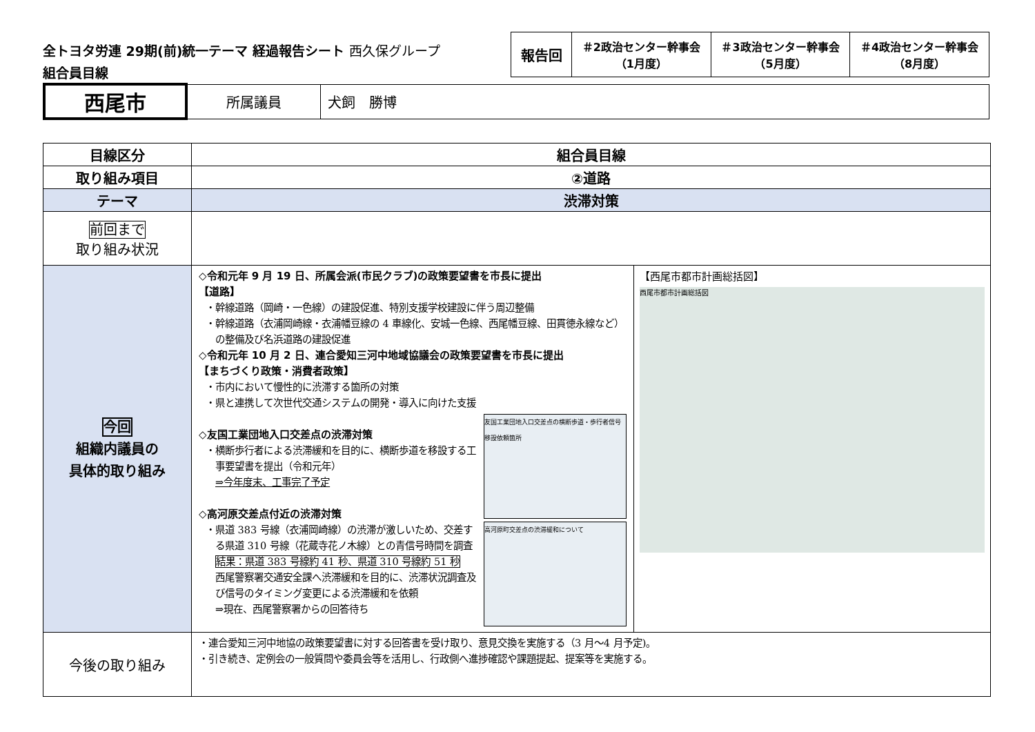全トヨタ労連 29期(前)統一テーマ 経過報告シート 西久保グループ
組合員目線
| 報告回 | ＃2政治センター幹事会 （1月度） | ＃3政治センター幹事会 （5月度） | ＃4政治センター幹事会 （8月度） |
| 西尾市 | 所属議員 | 犬飼 勝博 |
| 目線区分 | 組合員目線 | |
| 取り組み項目 | ②道路 | |
| テーマ | 渋滞対策 | |
| 前回まで 取り組み状況 | | |
| 今回 組織内議員の 具体的取り組み | ◇令和元年 9 月 19 日、所属会派(市民クラブ)の政策要望書を市長に提出 【道路】 ・幹線道路（岡崎・一色線）の建設促進、特別支援学校建設に伴う周辺整備 ・幹線道路（衣浦岡崎線・衣浦幡豆線の 4 車線化、安城一色線、西尾幡豆線、田貫徳永線など）の整備及び名浜道路の建設促進 ◇令和元年 10 月 2 日、連合愛知三河中地域協議会の政策要望書を市長に提出 【まちづくり政策・消費者政策】 ・市内において慢性的に渋滞する箇所の対策 ・県と連携して次世代交通システムの開発・導入に向けた支援 ◇友国工業団地入口交差点の渋滞対策 ・横断歩行者による渋滞緩和を目的に、横断歩道を移設する工事要望書を提出（令和元年） ⇒今年度末、工事完了予定 ◇高河原交差点付近の渋滞対策 ・県道 383 号線（衣浦岡崎線）の渋滞が激しいため、交差する県道 310 号線（花蔵寺花ノ木線）との青信号時間を調査 結果：県道 383 号線約 41 秒、県道 310 号線約 51 秒 西尾警察署交通安全課へ渋滞緩和を目的に、渋滞状況調査及び信号のタイミング変更による渋滞緩和を依頼 ⇒現在、西尾警察署からの回答待ち 友国工業団地入口交差点の横断歩道・歩行者信号移設依頼箇所 高河原町交差点の渋滞緩和について | 【西尾市都市計画総括図】 西尾市都市計画総括図 |
| 今後の取り組み | ・連合愛知三河中地協の政策要望書に対する回答書を受け取り、意見交換を実施する（3 月～4 月予定)。 ・引き続き、定例会の一般質問や委員会等を活用し、行政側へ進捗確認や課題提起、提案等を実施する。 | |